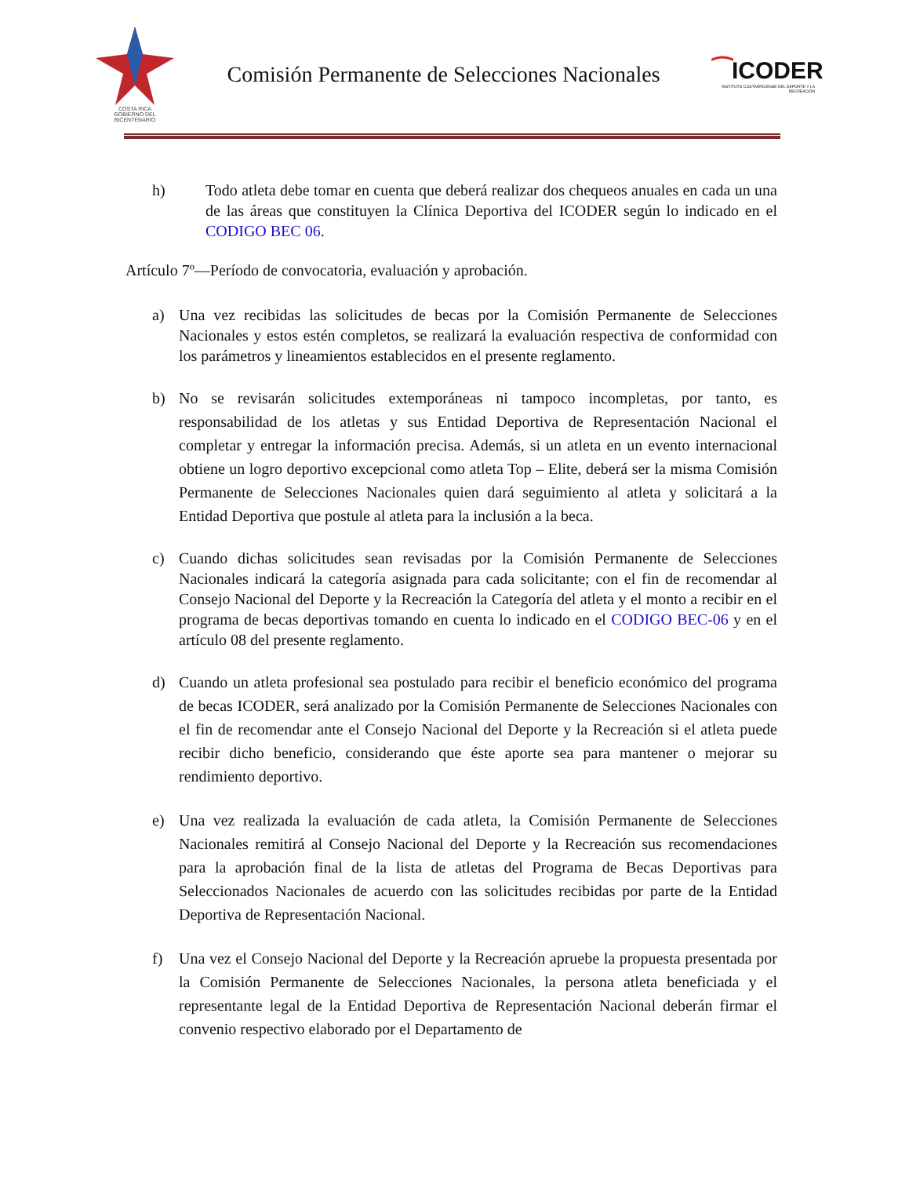COSTA RICA
GOBIERNO DEL BICENTENARIO
Comisión Permanente de Selecciones Nacionales
⁀ICODER
INSTITUTO COSTARRICENSE DEL DEPORTE Y LA RECREACIÓN
h) Todo atleta debe tomar en cuenta que deberá realizar dos chequeos anuales en cada un una de las áreas que constituyen la Clínica Deportiva del ICODER según lo indicado en el CODIGO BEC 06.
Artículo 7º—Período de convocatoria, evaluación y aprobación.
a) Una vez recibidas las solicitudes de becas por la Comisión Permanente de Selecciones Nacionales y estos estén completos, se realizará la evaluación respectiva de conformidad con los parámetros y lineamientos establecidos en el presente reglamento.
b) No se revisarán solicitudes extemporáneas ni tampoco incompletas, por tanto, es responsabilidad de los atletas y sus Entidad Deportiva de Representación Nacional el completar y entregar la información precisa. Además, si un atleta en un evento internacional obtiene un logro deportivo excepcional como atleta Top – Elite, deberá ser la misma Comisión Permanente de Selecciones Nacionales quien dará seguimiento al atleta y solicitará a la Entidad Deportiva que postule al atleta para la inclusión a la beca.
c) Cuando dichas solicitudes sean revisadas por la Comisión Permanente de Selecciones Nacionales indicará la categoría asignada para cada solicitante; con el fin de recomendar al Consejo Nacional del Deporte y la Recreación la Categoría del atleta y el monto a recibir en el programa de becas deportivas tomando en cuenta lo indicado en el CODIGO BEC-06 y en el artículo 08 del presente reglamento.
d) Cuando un atleta profesional sea postulado para recibir el beneficio económico del programa de becas ICODER, será analizado por la Comisión Permanente de Selecciones Nacionales con el fin de recomendar ante el Consejo Nacional del Deporte y la Recreación si el atleta puede recibir dicho beneficio, considerando que éste aporte sea para mantener o mejorar su rendimiento deportivo.
e) Una vez realizada la evaluación de cada atleta, la Comisión Permanente de Selecciones Nacionales remitirá al Consejo Nacional del Deporte y la Recreación sus recomendaciones para la aprobación final de la lista de atletas del Programa de Becas Deportivas para Seleccionados Nacionales de acuerdo con las solicitudes recibidas por parte de la Entidad Deportiva de Representación Nacional.
f) Una vez el Consejo Nacional del Deporte y la Recreación apruebe la propuesta presentada por la Comisión Permanente de Selecciones Nacionales, la persona atleta beneficiada y el representante legal de la Entidad Deportiva de Representación Nacional deberán firmar el convenio respectivo elaborado por el Departamento de